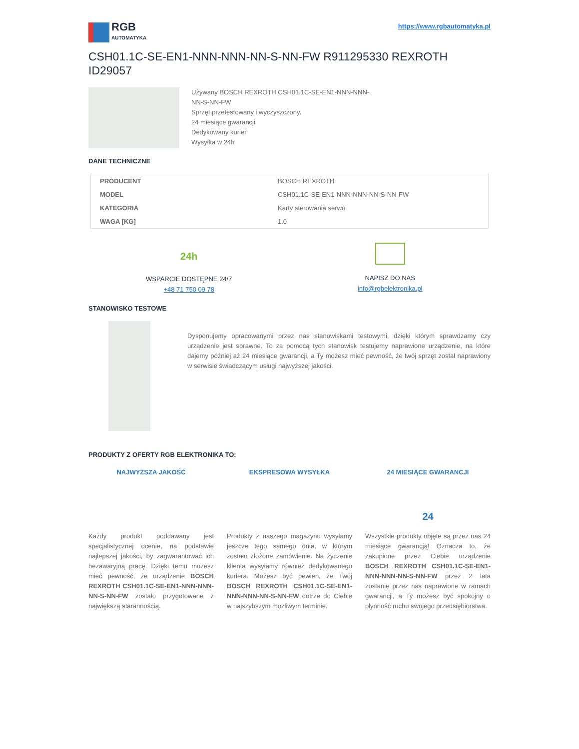RGB
AUTOMATYKA
https://www.rgbautomatyka.pl
CSH01.1C-SE-EN1-NNN-NNN-NN-S-NN-FW R911295330 REXROTH ID29057
Używany BOSCH REXROTH CSH01.1C-SE-EN1-NNN-NNN-
NN-S-NN-FW
Sprzęt przetestowany i wyczyszczony.
24 miesiące gwarancji
Dedykowany kurier
Wysyłka w 24h
DANE TECHNICZNE
| PRODUCENT | BOSCH REXROTH |
| MODEL | CSH01.1C-SE-EN1-NNN-NNN-NN-S-NN-FW |
| KATEGORIA | Karty sterowania serwo |
| WAGA [KG] | 1.0 |
24h
WSPARCIE DOSTĘPNE 24/7
+48 71 750 09 78
NAPISZ DO NAS
info@rgbelektronika.pl
STANOWISKO TESTOWE
Dysponujemy opracowanymi przez nas stanowiskami testowymi, dzięki którym sprawdzamy czy urządzenie jest sprawne. To za pomocą tych stanowisk testujemy naprawione urządzenie, na które dajemy później aż 24 miesiące gwarancji, a Ty możesz mieć pewność, że twój sprzęt został naprawiony w serwisie świadczącym usługi najwyższej jakości.
PRODUKTY Z OFERTY RGB ELEKTRONIKA TO:
NAJWYŻSZA JAKOŚĆ
Każdy produkt poddawany jest specjalistycznej ocenie, na podstawie najlepszej jakości, by zagwarantować ich bezawaryjną pracę. Dzięki temu możesz mieć pewność, że urządzenie BOSCH REXROTH CSH01.1C-SE-EN1-NNN-NNN-NN-S-NN-FW zostało przygotowane z największą starannością.
EKSPRESOWA WYSYŁKA
Produkty z naszego magazynu wysyłamy jeszcze tego samego dnia, w którym zostało złożone zamówienie. Na życzenie klienta wysyłamy również dedykowanego kuriera. Możesz być pewien, że Twój BOSCH REXROTH CSH01.1C-SE-EN1-NNN-NNN-NN-S-NN-FW dotrze do Ciebie w najszybszym możliwym terminie.
24 MIESIĄCE GWARANCJI
24
Wszystkie produkty objęte są przez nas 24 miesiące gwarancją! Oznacza to, że zakupione przez Ciebie urządzenie BOSCH REXROTH CSH01.1C-SE-EN1-NNN-NNN-NN-S-NN-FW przez 2 lata zostanie przez nas naprawione w ramach gwarancji, a Ty możesz być spokojny o płynność ruchu swojego przedsiębiorstwa.